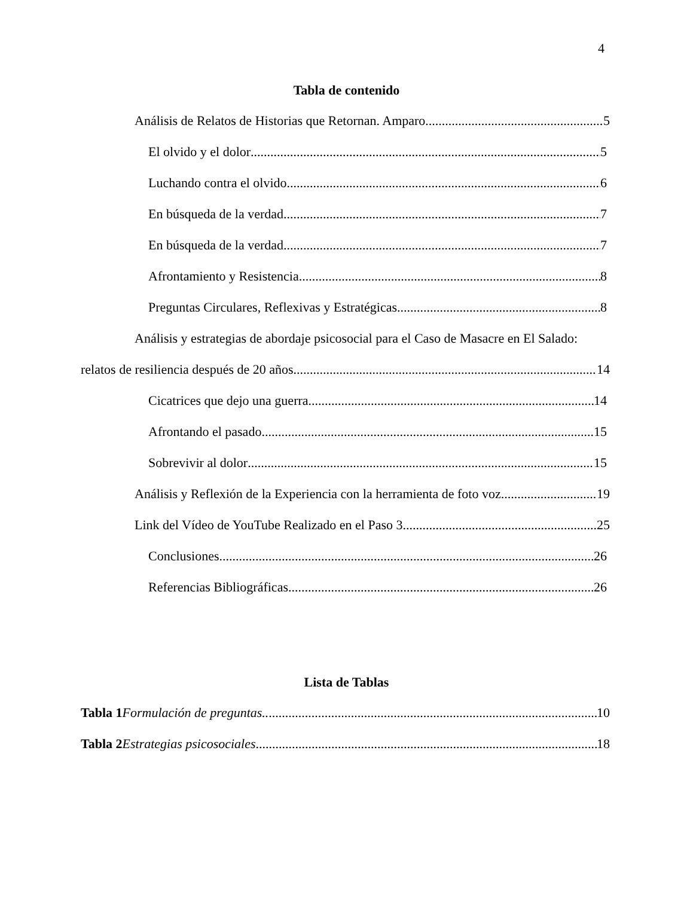4
Tabla de contenido
Análisis de Relatos de Historias que Retornan. Amparo 5
El olvido y el dolor 5
Luchando contra el olvido 6
En búsqueda de la verdad 7
En búsqueda de la verdad 7
Afrontamiento y Resistencia 8
Preguntas Circulares, Reflexivas y Estratégicas. 8
Análisis y estrategias de abordaje psicosocial para el Caso de Masacre en El Salado:
relatos de resiliencia después de 20 años. 14
Cicatrices que dejo una guerra 14
Afrontando el pasado 15
Sobrevivir al dolor 15
Análisis y Reflexión de la Experiencia con la herramienta de foto voz 19
Link del Vídeo de YouTube Realizado en el Paso 3. 25
Conclusiones 26
Referencias Bibliográficas 26
Lista de Tablas
Tabla 1 Formulación de preguntas.. 10
Tabla 2 Estrategias psicosociales... 18